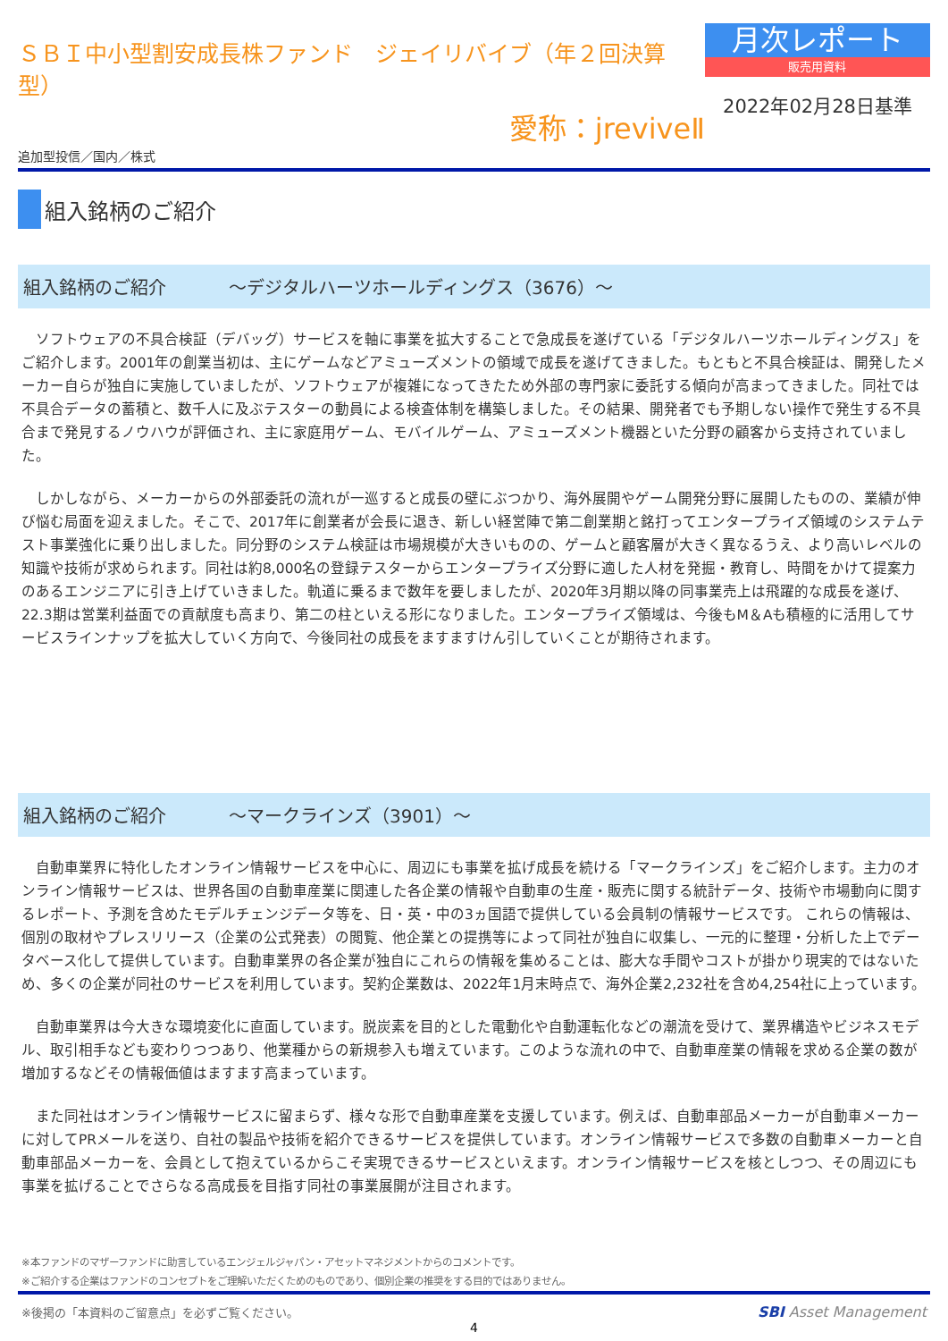ＳＢＩ中小型割安成長株ファンド　ジェイリバイブ（年２回決算型）
愛称：jreviveⅡ
追加型投信／国内／株式
月次レポート
販売用資料
2022年02月28日基準
組入銘柄のご紹介
組入銘柄のご紹介 ～デジタルハーツホールディングス（3676）～
　ソフトウェアの不具合検証（デバッグ）サービスを軸に事業を拡大することで急成長を遂げている「デジタルハーツホールディングス」をご紹介します。2001年の創業当初は、主にゲームなどアミューズメントの領域で成長を遂げてきました。もともと不具合検証は、開発したメーカー自らが独自に実施していましたが、ソフトウェアが複雑になってきたため外部の専門家に委託する傾向が高まってきました。同社では不具合データの蓄積と、数千人に及ぶテスターの動員による検査体制を構築しました。その結果、開発者でも予期しない操作で発生する不具合まで発見するノウハウが評価され、主に家庭用ゲーム、モバイルゲーム、アミューズメント機器といた分野の顧客から支持されていました。
　しかしながら、メーカーからの外部委託の流れが一巡すると成長の壁にぶつかり、海外展開やゲーム開発分野に展開したものの、業績が伸び悩む局面を迎えました。そこで、2017年に創業者が会長に退き、新しい経営陣で第二創業期と銘打ってエンタープライズ領域のシステムテスト事業強化に乗り出しました。同分野のシステム検証は市場規模が大きいものの、ゲームと顧客層が大きく異なるうえ、より高いレベルの知識や技術が求められます。同社は約8,000名の登録テスターからエンタープライズ分野に適した人材を発掘・教育し、時間をかけて提案力のあるエンジニアに引き上げていきました。軌道に乗るまで数年を要しましたが、2020年3月期以降の同事業売上は飛躍的な成長を遂げ、22.3期は営業利益面での貢献度も高まり、第二の柱といえる形になりました。エンタープライズ領域は、今後もM＆Aも積極的に活用してサービスラインナップを拡大していく方向で、今後同社の成長をますますけん引していくことが期待されます。
組入銘柄のご紹介 ～マークラインズ（3901）～
　自動車業界に特化したオンライン情報サービスを中心に、周辺にも事業を拡げ成長を続ける「マークラインズ」をご紹介します。主力のオンライン情報サービスは、世界各国の自動車産業に関連した各企業の情報や自動車の生産・販売に関する統計データ、技術や市場動向に関するレポート、予測を含めたモデルチェンジデータ等を、日・英・中の3ヵ国語で提供している会員制の情報サービスです。 これらの情報は、個別の取材やプレスリリース（企業の公式発表）の閲覧、他企業との提携等によって同社が独自に収集し、一元的に整理・分析した上でデータベース化して提供しています。自動車業界の各企業が独自にこれらの情報を集めることは、膨大な手間やコストが掛かり現実的ではないため、多くの企業が同社のサービスを利用しています。契約企業数は、2022年1月末時点で、海外企業2,232社を含め4,254社に上っています。
　自動車業界は今大きな環境変化に直面しています。脱炭素を目的とした電動化や自動運転化などの潮流を受けて、業界構造やビジネスモデル、取引相手なども変わりつつあり、他業種からの新規参入も増えています。このような流れの中で、自動車産業の情報を求める企業の数が増加するなどその情報価値はますます高まっています。
　また同社はオンライン情報サービスに留まらず、様々な形で自動車産業を支援しています。例えば、自動車部品メーカーが自動車メーカーに対してPRメールを送り、自社の製品や技術を紹介できるサービスを提供しています。オンライン情報サービスで多数の自動車メーカーと自動車部品メーカーを、会員として抱えているからこそ実現できるサービスといえます。オンライン情報サービスを核としつつ、その周辺にも事業を拡げることでさらなる高成長を目指す同社の事業展開が注目されます。
※本ファンドのマザーファンドに助言しているエンジェルジャパン・アセットマネジメントからのコメントです。
※ご紹介する企業はファンドのコンセプトをご理解いただくためのものであり、個別企業の推奨をする目的ではありません。
※後掲の「本資料のご留意点」を必ずご覧ください。 SBI Asset Management
4